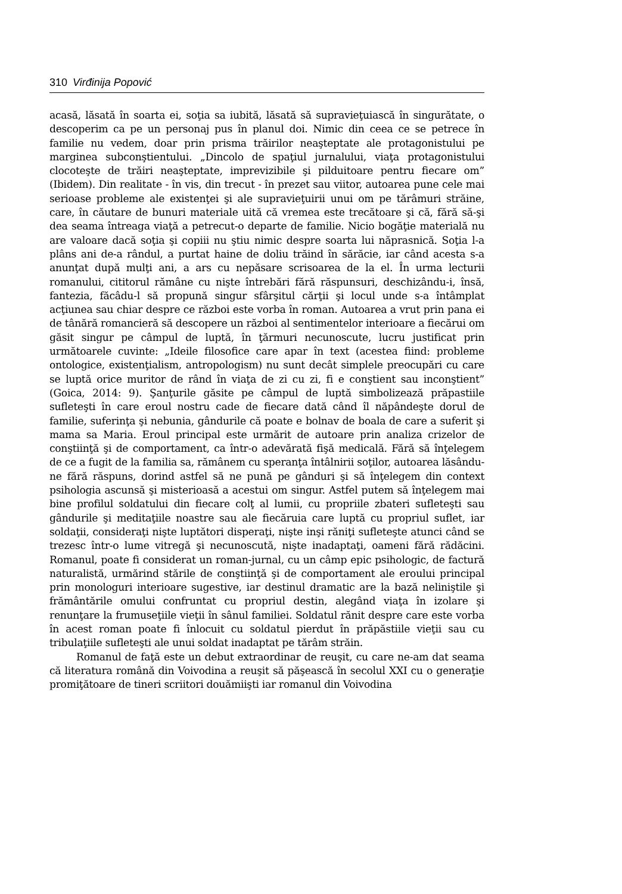310 Virđinija Popović
acasă, lăsată în soarta ei, soţia sa iubită, lăsată să supravieţuiască în singurătate, o descoperim ca pe un personaj pus în planul doi. Nimic din ceea ce se petrece în familie nu vedem, doar prin prisma trăirilor neaşteptate ale protagonistului pe marginea subconştientului. „Dincolo de spaţiul jurnalului, viaţa protagonistului clocoteşte de trăiri neaşteptate, imprevizibile şi pilduitoare pentru fiecare om” (Ibidem). Din realitate - în vis, din trecut - în prezet sau viitor, autoarea pune cele mai serioase probleme ale existenţei şi ale supravieţuirii unui om pe tărâmuri străine, care, în căutare de bunuri materiale uită că vremea este trecătoare şi că, fără să-şi dea seama întreaga viaţă a petrecut-o departe de familie. Nicio bogăţie materială nu are valoare dacă soţia şi copiii nu ştiu nimic despre soarta lui năprasnică. Soţia l-a plâns ani de-a rândul, a purtat haine de doliu trăind în sărăcie, iar când acesta s-a anunţat după mulţi ani, a ars cu nepăsare scrisoarea de la el. În urma lecturii romanului, cititorul rămâne cu nişte întrebări fără răspunsuri, deschizându-i, însă, fantezia, făcâdu-l să propună singur sfârşitul cărţii şi locul unde s-a întâmplat acţiunea sau chiar despre ce război este vorba în roman. Autoarea a vrut prin pana ei de tânără romancieră să descopere un război al sentimentelor interioare a fiecărui om găsit singur pe câmpul de luptă, în ţărmuri necunoscute, lucru justificat prin următoarele cuvinte: „Ideile filosofice care apar în text (acestea fiind: probleme ontologice, existenţialism, antropologism) nu sunt decât simplele preocupări cu care se luptă orice muritor de rând în viaţa de zi cu zi, fi e conştient sau inconştient” (Goica, 2014: 9). Şanţurile găsite pe câmpul de luptă simbolizează prăpastiile sufleteşti în care eroul nostru cade de fiecare dată când îl năpândeşte dorul de familie, suferinţa şi nebunia, gândurile că poate e bolnav de boala de care a suferit şi mama sa Maria. Eroul principal este urmărit de autoare prin analiza crizelor de conştiinţă şi de comportament, ca într-o adevărată fişă medicală. Fără să înţelegem de ce a fugit de la familia sa, rămânem cu speranţa întâlnirii soţilor, autoarea lăsându-ne fără răspuns, dorind astfel să ne pună pe gânduri şi să înţelegem din context psihologia ascunsă şi misterioasă a acestui om singur. Astfel putem să înţelegem mai bine profilul soldatului din fiecare colţ al lumii, cu propriile zbateri sufleteşti sau gândurile şi meditaţiile noastre sau ale fiecăruia care luptă cu propriul suflet, iar soldaţii, consideraţi nişte luptători disperaţi, nişte inşi răniţi sufleteşte atunci când se trezesc într-o lume vitregă şi necunoscută, nişte inadaptaţi, oameni fără rădăcini. Romanul, poate fi considerat un roman-jurnal, cu un câmp epic psihologic, de factură naturalistă, urmărind stările de conştiinţă şi de comportament ale eroului principal prin monologuri interioare sugestive, iar destinul dramatic are la bază neliniştile şi frământările omului confruntat cu propriul destin, alegând viaţa în izolare şi renunţare la frumuseţiile vieţii în sânul familiei. Soldatul rănit despre care este vorba în acest roman poate fi înlocuit cu soldatul pierdut în prăpăstiile vieţii sau cu tribulaţiile sufleteşti ale unui soldat inadaptat pe tărâm străin.
Romanul de faţă este un debut extraordinar de reuşit, cu care ne-am dat seama că literatura română din Voivodina a reuşit să păşească în secolul XXI cu o generaţie promiţătoare de tineri scriitori douămiişti iar romanul din Voivodina